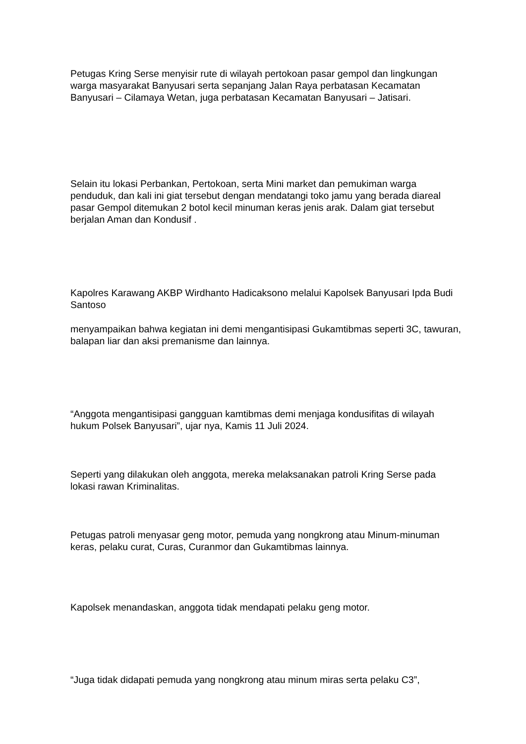Petugas Kring Serse menyisir rute di wilayah pertokoan pasar gempol dan lingkungan warga masyarakat Banyusari serta sepanjang Jalan Raya perbatasan Kecamatan Banyusari – Cilamaya Wetan, juga perbatasan Kecamatan Banyusari – Jatisari.
Selain itu lokasi Perbankan, Pertokoan, serta Mini market dan pemukiman warga penduduk, dan kali ini giat tersebut dengan mendatangi toko jamu yang berada diareal pasar Gempol ditemukan 2 botol kecil minuman keras jenis arak. Dalam giat tersebut berjalan Aman dan Kondusif .
Kapolres Karawang AKBP Wirdhanto Hadicaksono melalui Kapolsek Banyusari Ipda Budi Santoso
menyampaikan bahwa kegiatan ini demi mengantisipasi Gukamtibmas seperti 3C, tawuran, balapan liar dan aksi premanisme dan lainnya.
“Anggota mengantisipasi gangguan kamtibmas demi menjaga kondusifitas di wilayah hukum Polsek Banyusari”, ujar nya, Kamis 11 Juli 2024.
Seperti yang dilakukan oleh anggota, mereka melaksanakan patroli Kring Serse pada lokasi rawan Kriminalitas.
Petugas patroli menyasar geng motor, pemuda yang nongkrong atau Minum-minuman keras, pelaku curat, Curas, Curanmor dan Gukamtibmas lainnya.
Kapolsek menandaskan, anggota tidak mendapati pelaku geng motor.
“Juga tidak didapati pemuda yang nongkrong atau minum miras serta pelaku C3”,